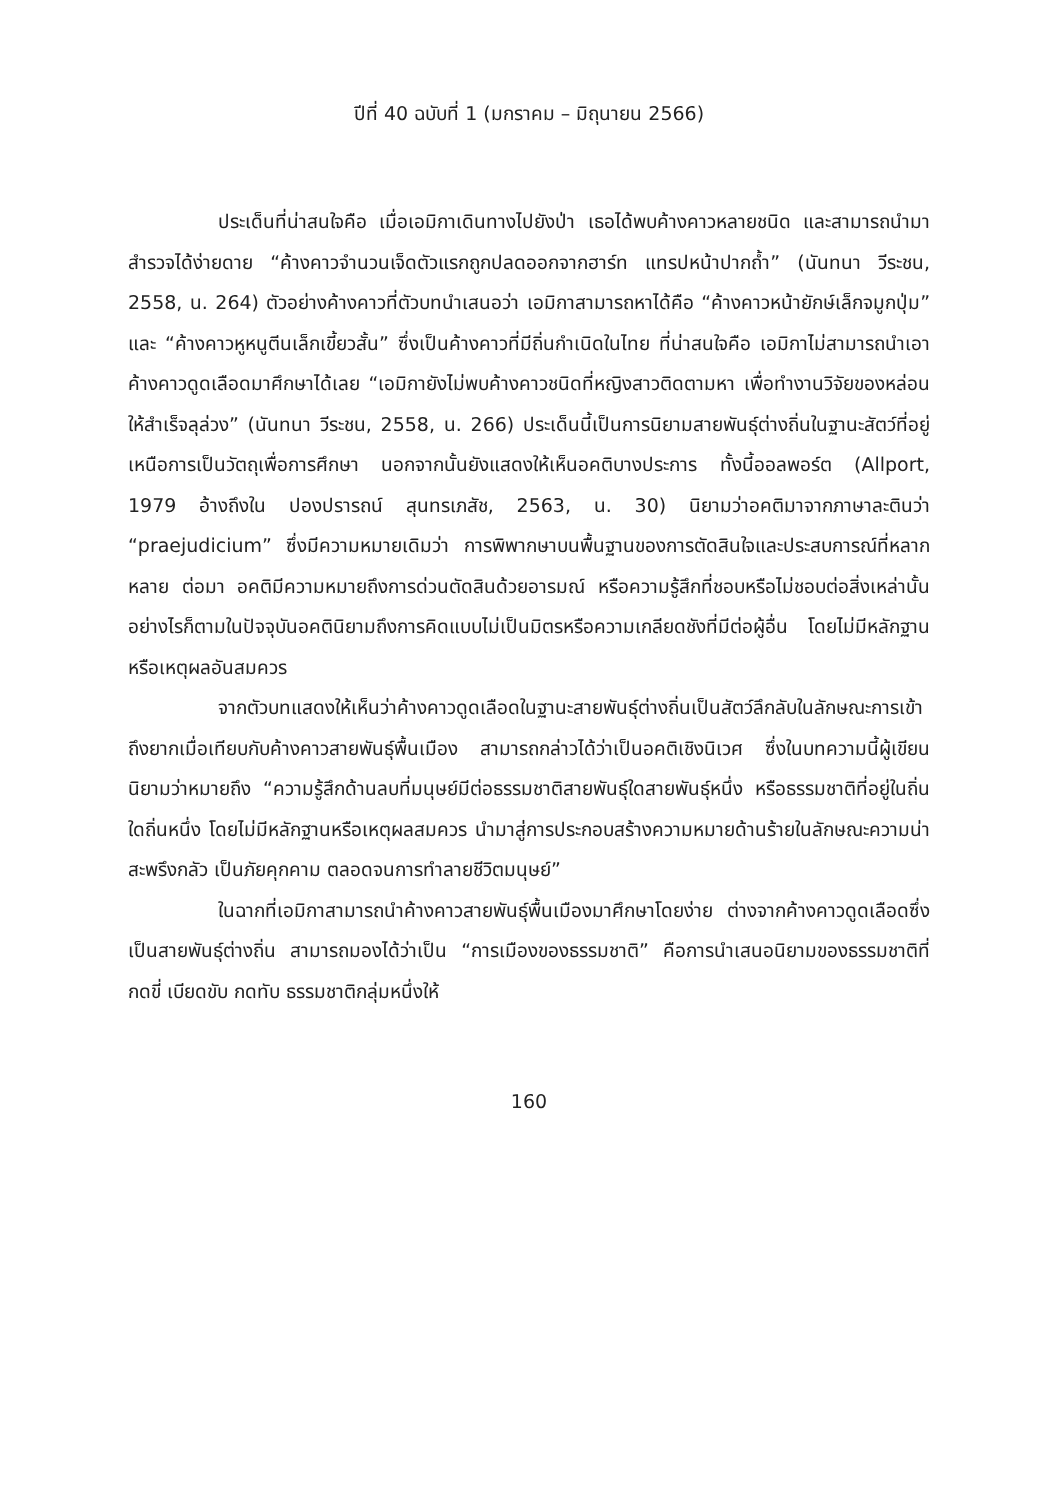ปีที่ 40 ฉบับที่ 1 (มกราคม – มิถุนายน 2566)
ประเด็นที่น่าสนใจคือ เมื่อเอมิกาเดินทางไปยังป่า เธอได้พบค้างคาวหลายชนิด และสามารถนำมาสำรวจได้ง่ายดาย “ค้างคาวจำนวนเจ็ดตัวแรกถูกปลดออกจากฮาร์ท แทรปหน้าปากถ้ำ” (นันทนา วีระชน, 2558, น. 264) ตัวอย่างค้างคาวที่ตัวบทนำเสนอว่า เอมิกาสามารถหาได้คือ “ค้างคาวหน้ายักษ์เล็กจมูกปุ่ม” และ “ค้างคาวหูหนูตีนเล็กเขี้ยวสั้น” ซึ่งเป็นค้างคาวที่มีถิ่นกำเนิดในไทย ที่น่าสนใจคือ เอมิกาไม่สามารถนำเอาค้างคาวดูดเลือดมาศึกษาได้เลย “เอมิกายังไม่พบค้างคาวชนิดที่หญิงสาวติดตามหา เพื่อทำงานวิจัยของหล่อนให้สำเร็จลุล่วง” (นันทนา วีระชน, 2558, น. 266) ประเด็นนี้เป็นการนิยามสายพันธุ์ต่างถิ่นในฐานะสัตว์ที่อยู่เหนือการเป็นวัตถุเพื่อการศึกษา นอกจากนั้นยังแสดงให้เห็นอคติบางประการ ทั้งนี้ออลพอร์ต (Allport, 1979 อ้างถึงใน ปองปรารถน์ สุนทรเภสัช, 2563, น. 30) นิยามว่าอคติมาจากภาษาละตินว่า “praejudicium” ซึ่งมีความหมายเดิมว่า การพิพากษาบนพื้นฐานของการตัดสินใจและประสบการณ์ที่หลากหลาย ต่อมา อคติมีความหมายถึงการด่วนตัดสินด้วยอารมณ์ หรือความรู้สึกที่ชอบหรือไม่ชอบต่อสิ่งเหล่านั้น อย่างไรก็ตามในปัจจุบันอคตินิยามถึงการคิดแบบไม่เป็นมิตรหรือความเกลียดชังที่มีต่อผู้อื่น โดยไม่มีหลักฐานหรือเหตุผลอันสมควร
จากตัวบทแสดงให้เห็นว่าค้างคาวดูดเลือดในฐานะสายพันธุ์ต่างถิ่นเป็นสัตว์ลึกลับในลักษณะการเข้าถึงยากเมื่อเทียบกับค้างคาวสายพันธุ์พื้นเมือง สามารถกล่าวได้ว่าเป็นอคติเชิงนิเวศ ซึ่งในบทความนี้ผู้เขียนนิยามว่าหมายถึง “ความรู้สึกด้านลบที่มนุษย์มีต่อธรรมชาติสายพันธุ์ใดสายพันธุ์หนึ่ง หรือธรรมชาติที่อยู่ในถิ่นใดถิ่นหนึ่ง โดยไม่มีหลักฐานหรือเหตุผลสมควร นำมาสู่การประกอบสร้างความหมายด้านร้ายในลักษณะความน่าสะพรึงกลัว เป็นภัยคุกคาม ตลอดจนการทำลายชีวิตมนุษย์”
ในฉากที่เอมิกาสามารถนำค้างคาวสายพันธุ์พื้นเมืองมาศึกษาโดยง่าย ต่างจากค้างคาวดูดเลือดซึ่งเป็นสายพันธุ์ต่างถิ่น สามารถมองได้ว่าเป็น “การเมืองของธรรมชาติ” คือการนำเสนอนิยามของธรรมชาติที่กดขี่ เบียดขับ กดทับ ธรรมชาติกลุ่มหนึ่งให้
160